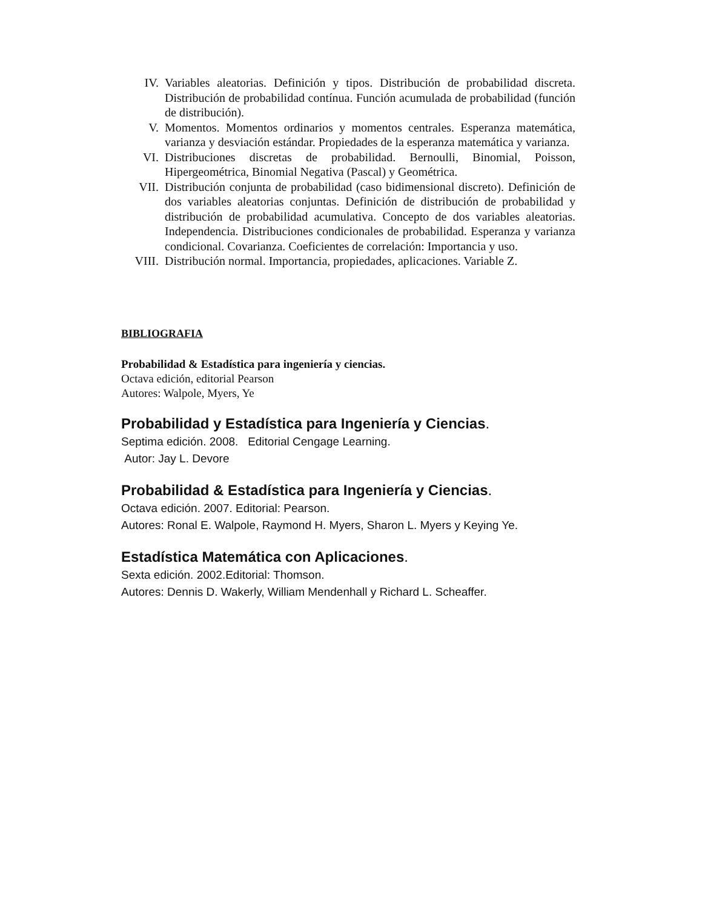IV. Variables aleatorias. Definición y tipos. Distribución de probabilidad discreta. Distribución de probabilidad contínua. Función acumulada de probabilidad (función de distribución).
V. Momentos. Momentos ordinarios y momentos centrales. Esperanza matemática, varianza y desviación estándar. Propiedades de la esperanza matemática y varianza.
VI. Distribuciones discretas de probabilidad. Bernoulli, Binomial, Poisson, Hipergeométrica, Binomial Negativa (Pascal) y Geométrica.
VII. Distribución conjunta de probabilidad (caso bidimensional discreto). Definición de dos variables aleatorias conjuntas. Definición de distribución de probabilidad y distribución de probabilidad acumulativa. Concepto de dos variables aleatorias. Independencia. Distribuciones condicionales de probabilidad. Esperanza y varianza condicional. Covarianza. Coeficientes de correlación: Importancia y uso.
VIII. Distribución normal. Importancia, propiedades, aplicaciones. Variable Z.
BIBLIOGRAFIA
Probabilidad & Estadística para ingeniería y ciencias.
Octava edición, editorial Pearson
Autores: Walpole, Myers, Ye
Probabilidad y Estadística para Ingeniería y Ciencias.
Septima edición. 2008. Editorial Cengage Learning.
Autor: Jay L. Devore
Probabilidad & Estadística para Ingeniería y Ciencias.
Octava edición. 2007. Editorial: Pearson.
Autores: Ronal E. Walpole, Raymond H. Myers, Sharon L. Myers y Keying Ye.
Estadística Matemática con Aplicaciones.
Sexta edición. 2002.Editorial: Thomson.
Autores: Dennis D. Wakerly, William Mendenhall y Richard L. Scheaffer.